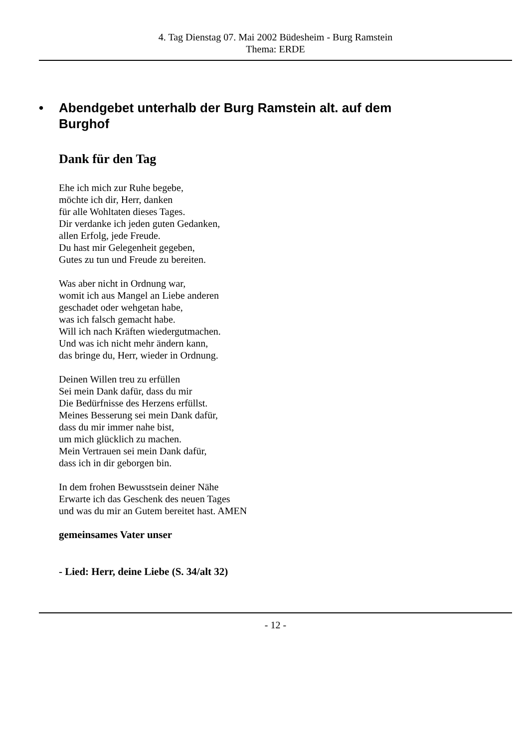4. Tag Dienstag 07. Mai 2002 Büdesheim - Burg Ramstein
Thema: ERDE
• Abendgebet unterhalb der Burg Ramstein alt. auf dem
Burghof
Dank für den Tag
Ehe ich mich zur Ruhe begebe,
möchte ich dir, Herr, danken
für alle Wohltaten dieses Tages.
Dir verdanke ich jeden guten Gedanken,
allen Erfolg, jede Freude.
Du hast mir Gelegenheit gegeben,
Gutes zu tun und Freude zu bereiten.
Was aber nicht in Ordnung war,
womit ich aus Mangel an Liebe anderen
geschadet oder wehgetan habe,
was ich falsch gemacht habe.
Will ich nach Kräften wiedergutmachen.
Und was ich nicht mehr ändern kann,
das bringe du, Herr, wieder in Ordnung.
Deinen Willen treu zu erfüllen
Sei mein Dank dafür, dass du mir
Die Bedürfnisse des Herzens erfüllst.
Meines Besserung sei mein Dank dafür,
dass du mir immer nahe bist,
um mich glücklich zu machen.
Mein Vertrauen sei mein Dank dafür,
dass ich in dir geborgen bin.
In dem frohen Bewusstsein deiner Nähe
Erwarte ich das Geschenk des neuen Tages
und was du mir an Gutem bereitet hast. AMEN
gemeinsames Vater unser
- Lied: Herr, deine Liebe (S. 34/alt 32)
- 12 -